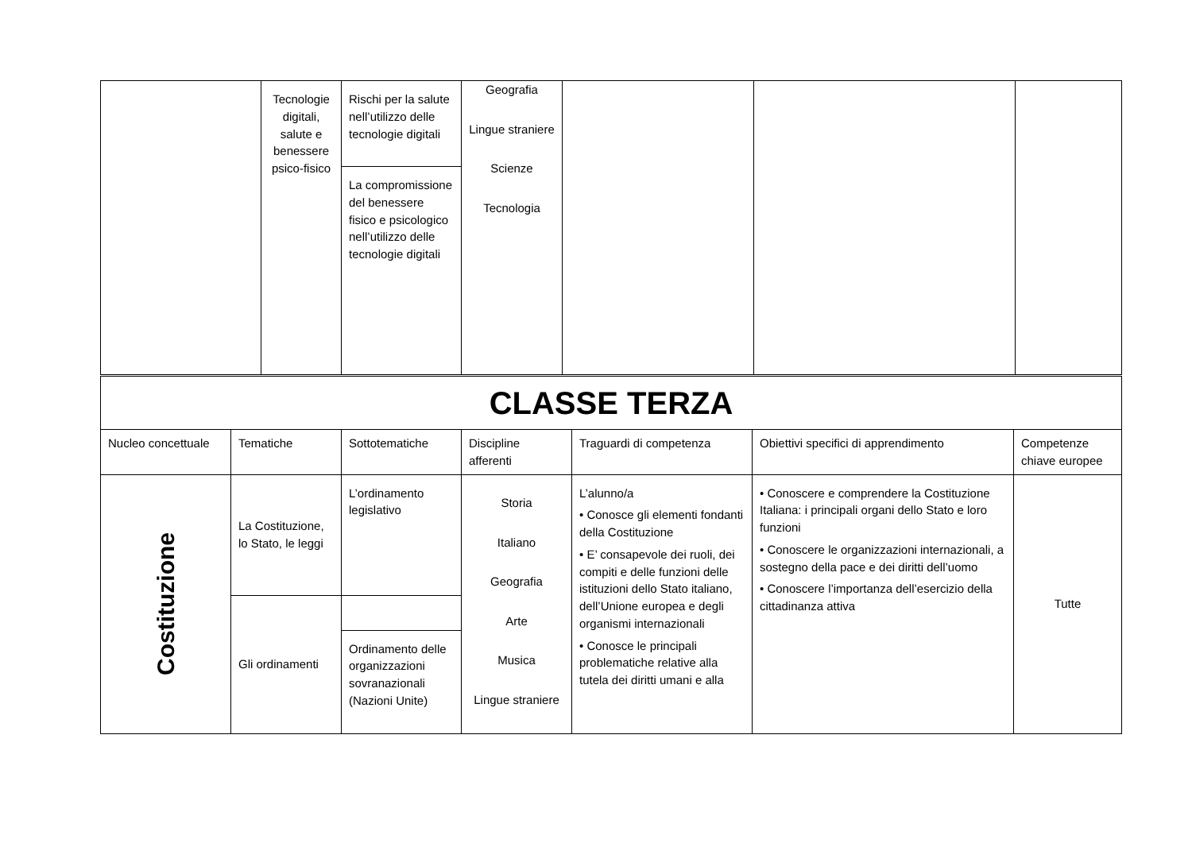| | Tecnologie digitali, salute e benessere psico-fisico | Rischi per la salute nell’utilizzo delle tecnologie digitali | Geografia Lingue straniere Scienze Tecnologia | | | |
| | | La compromissione del benessere fisico e psicologico nell’utilizzo delle tecnologie digitali | | | | |
| CLASSE TERZA | | | | | | |
| Nucleo concettuale | Tematiche | Sottotematiche | Discipline afferenti | Traguardi di competenza | Obiettivi specifici di apprendimento | Competenze chiave europee |
| Costituzione | La Costituzione, lo Stato, le leggi | L’ordinamento legislativo | Storia Italiano Geografia Arte Musica Lingue straniere | L’alunno/a • Conosce gli elementi fondanti della Costituzione • E’ consapevole dei ruoli, dei compiti e delle funzioni delle istituzioni dello Stato italiano, dell’Unione europea e degli organismi internazionali • Conosce le principali problematiche relative alla tutela dei diritti umani e alla | • Conoscere e comprendere la Costituzione Italiana: i principali organi dello Stato e loro funzioni • Conoscere le organizzazioni internazionali, a sostegno della pace e dei diritti dell’uomo • Conoscere l’importanza dell’esercizio della cittadinanza attiva | Tutte |
| | Gli ordinamenti | | | | | |
| | | Ordinamento delle organizzazioni sovranazionali (Nazioni Unite) | | | | |